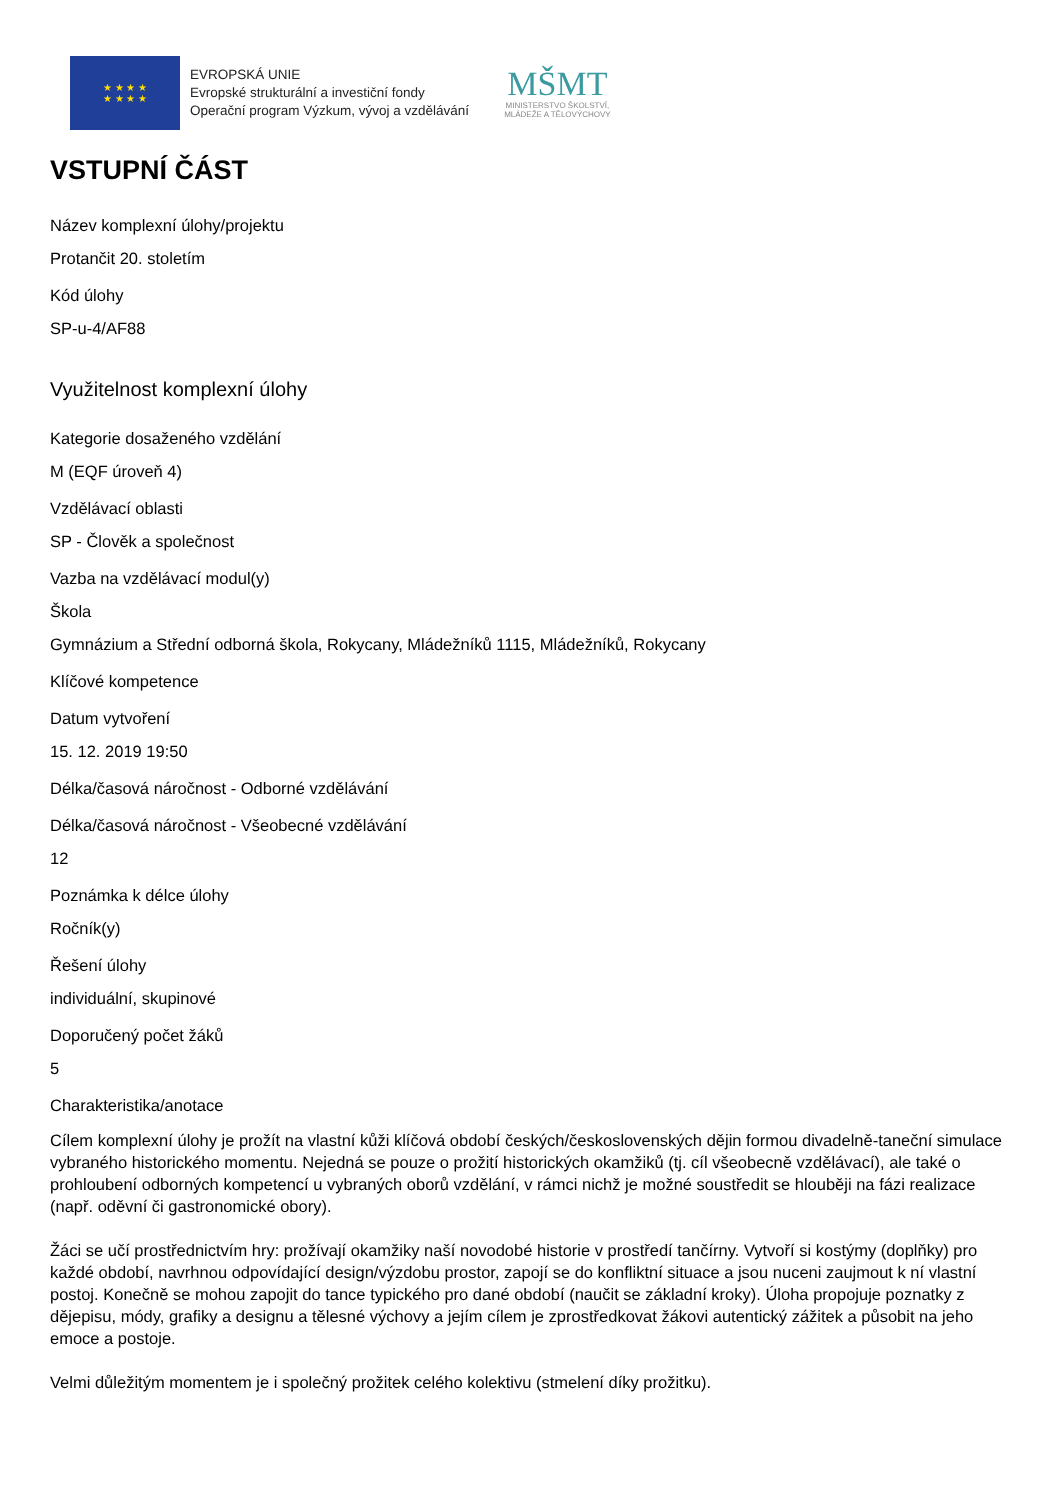★ ★ ★ ★
★ ★ ★ ★
EVROPSKÁ UNIE
Evropské strukturální a investiční fondy
Operační program Výzkum, vývoj a vzdělávání
MŠMT
MINISTERSTVO ŠKOLSTVÍ,
MLÁDEŽE A TĚLOVÝCHOVY
VSTUPNÍ ČÁST
Název komplexní úlohy/projektu
Protančit 20. stoletím
Kód úlohy
SP-u-4/AF88
Využitelnost komplexní úlohy
Kategorie dosaženého vzdělání
M (EQF úroveň 4)
Vzdělávací oblasti
SP - Člověk a společnost
Vazba na vzdělávací modul(y)
Škola
Gymnázium a Střední odborná škola, Rokycany, Mládežníků 1115, Mládežníků, Rokycany
Klíčové kompetence
Datum vytvoření
15. 12. 2019 19:50
Délka/časová náročnost - Odborné vzdělávání
Délka/časová náročnost - Všeobecné vzdělávání
12
Poznámka k délce úlohy
Ročník(y)
Řešení úlohy
individuální, skupinové
Doporučený počet žáků
5
Charakteristika/anotace
Cílem komplexní úlohy je prožít na vlastní kůži klíčová období českých/československých dějin formou divadelně-taneční simulace vybraného historického momentu. Nejedná se pouze o prožití historických okamžiků (tj. cíl všeobecně vzdělávací), ale také o prohloubení odborných kompetencí u vybraných oborů vzdělání, v rámci nichž je možné soustředit se hlouběji na fázi realizace (např. oděvní či gastronomické obory).
Žáci se učí prostřednictvím hry: prožívají okamžiky naší novodobé historie v prostředí tančírny. Vytvoří si kostýmy (doplňky) pro každé období, navrhnou odpovídající design/výzdobu prostor, zapojí se do konfliktní situace a jsou nuceni zaujmout k ní vlastní postoj. Konečně se mohou zapojit do tance typického pro dané období (naučit se základní kroky). Úloha propojuje poznatky z dějepisu, módy, grafiky a designu a tělesné výchovy a jejím cílem je zprostředkovat žákovi autentický zážitek a působit na jeho emoce a postoje.
Velmi důležitým momentem je i společný prožitek celého kolektivu (stmelení díky prožitku).